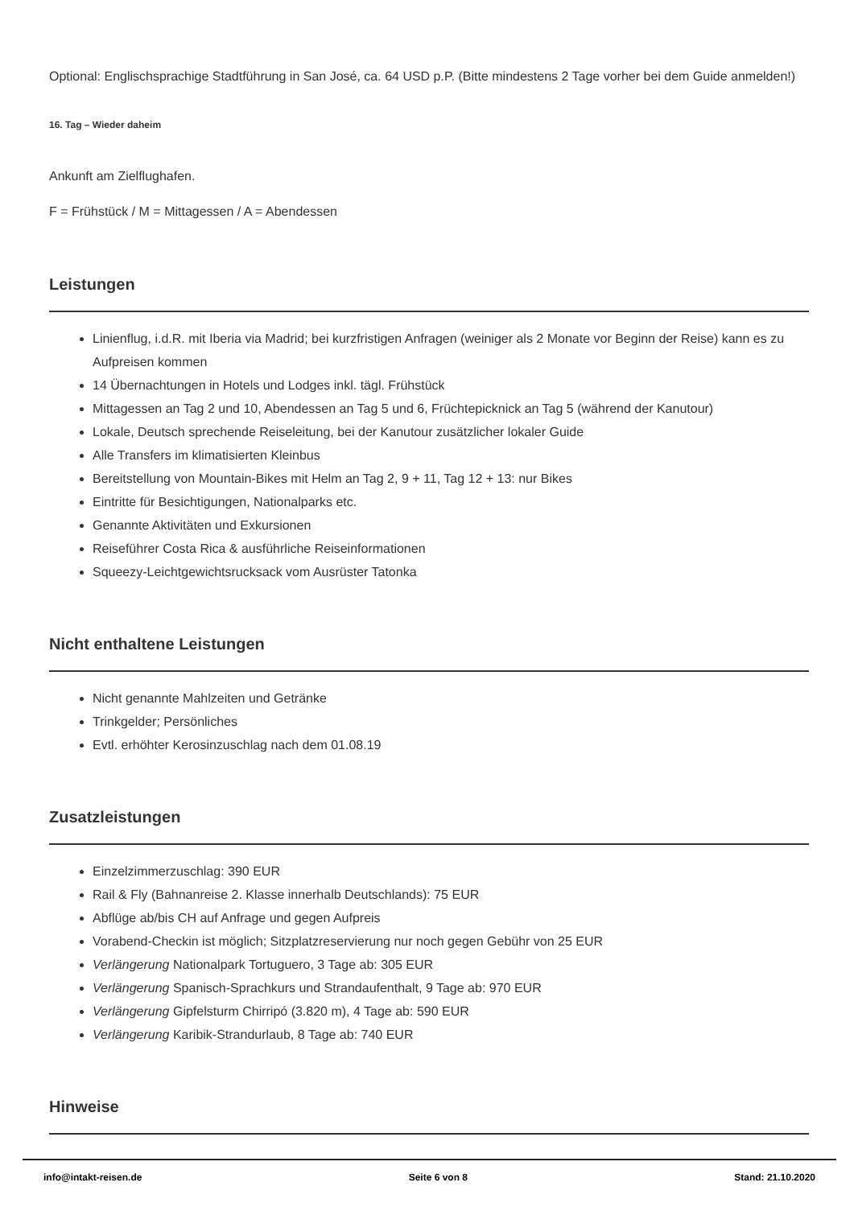Optional: Englischsprachige Stadtführung in San José, ca. 64 USD p.P. (Bitte mindestens 2 Tage vorher bei dem Guide anmelden!)
16. Tag – Wieder daheim
Ankunft am Zielflughafen.
F = Frühstück / M = Mittagessen / A = Abendessen
Leistungen
Linienflug, i.d.R. mit Iberia via Madrid; bei kurzfristigen Anfragen (weiniger als 2 Monate vor Beginn der Reise) kann es zu Aufpreisen kommen
14 Übernachtungen in Hotels und Lodges inkl. tägl. Frühstück
Mittagessen an Tag 2 und 10, Abendessen an Tag 5 und 6, Früchtepicknick an Tag 5 (während der Kanutour)
Lokale, Deutsch sprechende Reiseleitung, bei der Kanutour zusätzlicher lokaler Guide
Alle Transfers im klimatisierten Kleinbus
Bereitstellung von Mountain-Bikes mit Helm an Tag 2, 9 + 11, Tag 12 + 13: nur Bikes
Eintritte für Besichtigungen, Nationalparks etc.
Genannte Aktivitäten und Exkursionen
Reiseführer Costa Rica & ausführliche Reiseinformationen
Squeezy-Leichtgewichtsrucksack vom Ausrüster Tatonka
Nicht enthaltene Leistungen
Nicht genannte Mahlzeiten und Getränke
Trinkgelder; Persönliches
Evtl. erhöhter Kerosinzuschlag nach dem 01.08.19
Zusatzleistungen
Einzelzimmerzuschlag: 390 EUR
Rail & Fly (Bahnanreise 2. Klasse innerhalb Deutschlands): 75 EUR
Abflüge ab/bis CH auf Anfrage und gegen Aufpreis
Vorabend-Checkin ist möglich; Sitzplatzreservierung nur noch gegen Gebühr von 25 EUR
Verlängerung Nationalpark Tortuguero, 3 Tage ab: 305 EUR
Verlängerung Spanisch-Sprachkurs und Strandaufenthalt, 9 Tage ab: 970 EUR
Verlängerung Gipfelsturm Chirripó (3.820 m), 4 Tage ab: 590 EUR
Verlängerung Karibik-Strandurlaub, 8 Tage ab: 740 EUR
Hinweise
info@intakt-reisen.de Seite 6 von 8 Stand: 21.10.2020